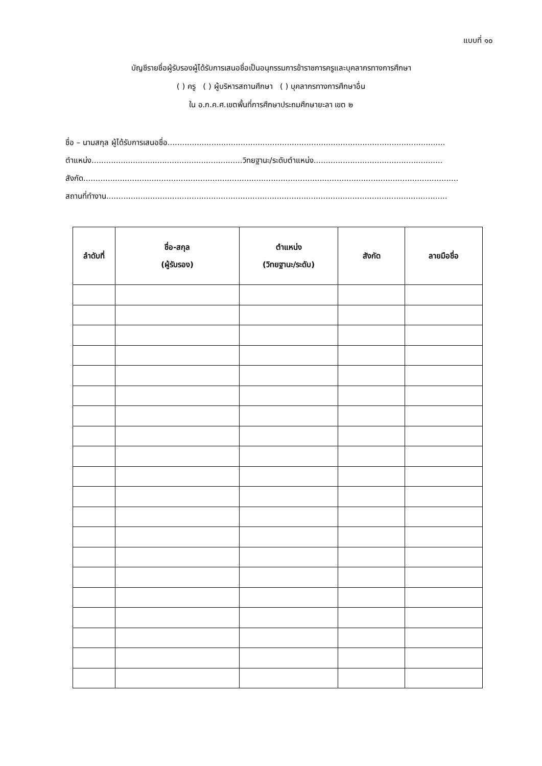แบบที่ ๑๐
บัญชีรายชื่อผู้รับรองผู้ได้รับการเสนอชื่อเป็นอนุกรรมการข้าราชการครูและบุคลากรทางการศึกษา
( ) ครู ( ) ผู้บริหารสถานศึกษา ( ) บุคลากรทางการศึกษาอื่น
ใน อ.ก.ค.ศ.เขตพื้นที่การศึกษาประถมศึกษายะลา เขต ๒
ชื่อ – นามสกุล ผู้ได้รับการเสนอชื่อ..................................................................................................................
ตำแหน่ง..............................................................วิทยฐานะ/ระดับตำแหน่ง.....................................................
สังกัด..........................................................................................................................................................
สถานที่ทำงาน............................................................................................................................................
| ลำดับที่ | ชื่อ-สกุล (ผู้รับรอง) | ตำแหน่ง (วิทยฐานะ/ระดับ) | สังกัด | ลายมือชื่อ |
| --- | --- | --- | --- | --- |